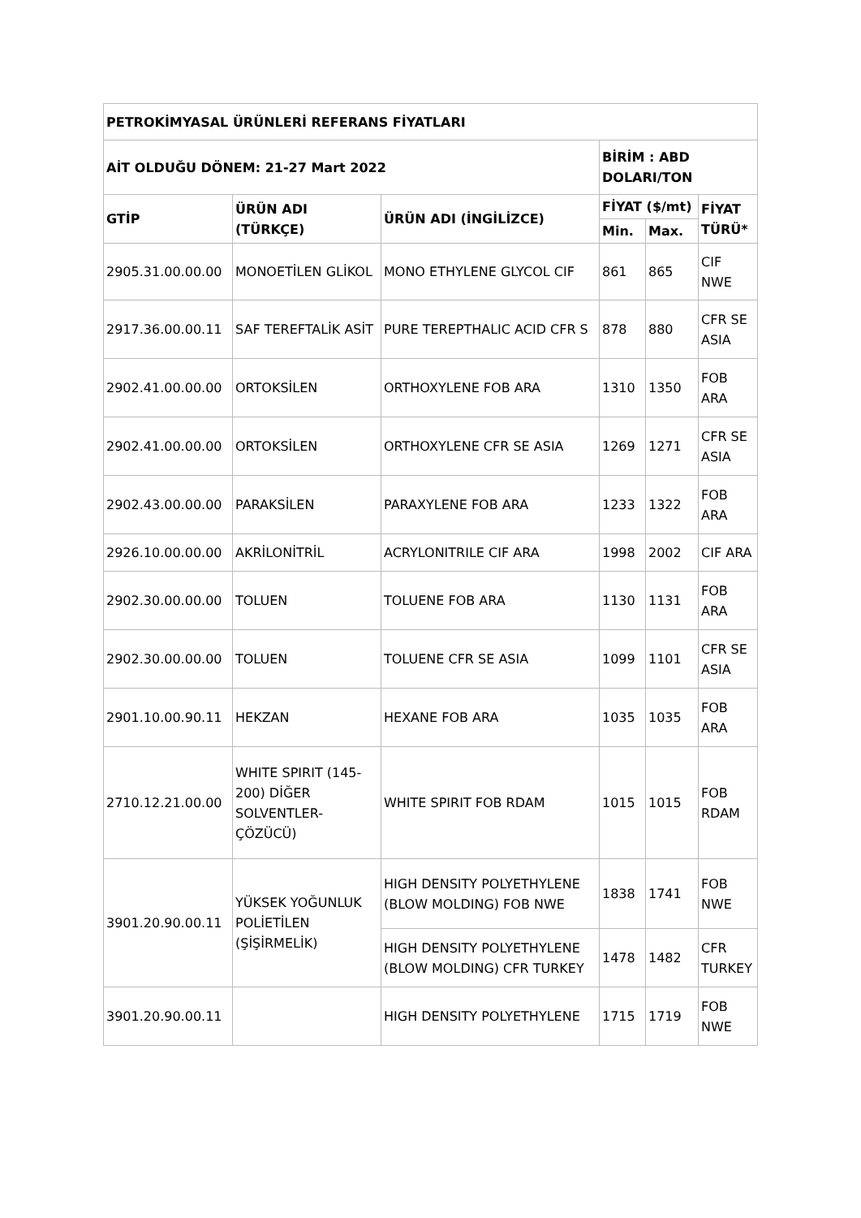| PETROKİMYASAL ÜRÜNLERİ REFERANS FİYATLARI | | | | | |
| --- | --- | --- | --- | --- | --- |
| AİT OLDUĞU DÖNEM: 21-27 Mart 2022 | | | BİRİM : ABD DOLARI/TON | | |
| GTİP | ÜRÜN ADI (TÜRKÇE) | ÜRÜN ADI (İNGİLİZCE) | FİYAT ($/mt) | | FİYAT TÜRÜ* |
| | | | Min. | Max. | |
| 2905.31.00.00.00 | MONOETİLEN GLİKOL | MONO ETHYLENE GLYCOL CIF | 861 | 865 | CIF NWE |
| 2917.36.00.00.11 | SAF TEREFTALİK ASİT | PURE TEREPTHALIC ACID CFR S | 878 | 880 | CFR SE ASIA |
| 2902.41.00.00.00 | ORTOKSİLEN | ORTHOXYLENE FOB ARA | 1310 | 1350 | FOB ARA |
| 2902.41.00.00.00 | ORTOKSİLEN | ORTHOXYLENE CFR SE ASIA | 1269 | 1271 | CFR SE ASIA |
| 2902.43.00.00.00 | PARAKSİLEN | PARAXYLENE FOB ARA | 1233 | 1322 | FOB ARA |
| 2926.10.00.00.00 | AKRİLONİTRİL | ACRYLONITRILE CIF ARA | 1998 | 2002 | CIF ARA |
| 2902.30.00.00.00 | TOLUEN | TOLUENE FOB ARA | 1130 | 1131 | FOB ARA |
| 2902.30.00.00.00 | TOLUEN | TOLUENE CFR SE ASIA | 1099 | 1101 | CFR SE ASIA |
| 2901.10.00.90.11 | HEKZAN | HEXANE FOB ARA | 1035 | 1035 | FOB ARA |
| 2710.12.21.00.00 | WHITE SPIRIT (145-200) DİĞER SOLVENTLER-ÇÖZÜCÜ) | WHITE SPIRIT FOB RDAM | 1015 | 1015 | FOB RDAM |
| 3901.20.90.00.11 | YÜKSEK YOĞUNLUK POLİETİLEN (ŞİŞİRMELİK) | HIGH DENSITY POLYETHYLENE (BLOW MOLDING) FOB NWE | 1838 | 1741 | FOB NWE |
| | | HIGH DENSITY POLYETHYLENE (BLOW MOLDING) CFR TURKEY | 1478 | 1482 | CFR TURKEY |
| 3901.20.90.00.11 | | HIGH DENSITY POLYETHYLENE | 1715 | 1719 | FOB NWE |